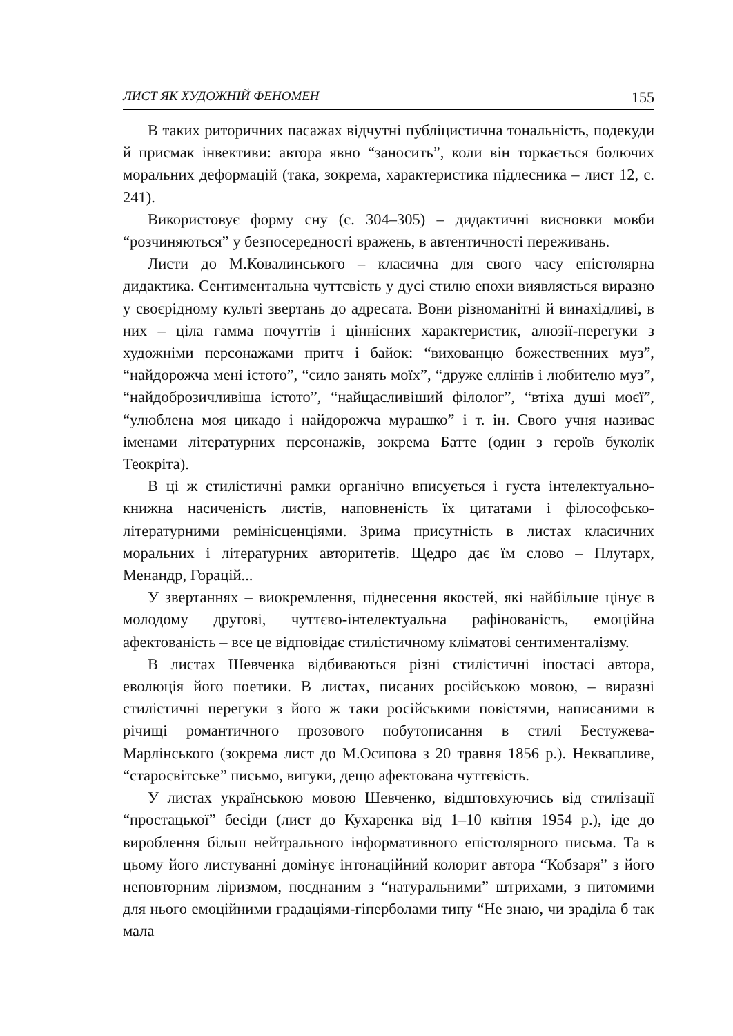ЛИСТ ЯК ХУДОЖНІЙ ФЕНОМЕН 155
В таких риторичних пасажах відчутні публіцистична тональність, подекуди й присмак інвективи: автора явно “заносить”, коли він торкається болючих моральних деформацій (така, зокрема, характеристика підлесника – лист 12, с. 241).
Використовує форму сну (с. 304–305) – дидактичні висновки мовби “розчиняються” у безпосередності вражень, в автентичності переживань.
Листи до М.Ковалинського – класична для свого часу епістолярна дидактика. Сентиментальна чуттєвість у дусі стилю епохи виявляється виразно у своєрідному культі звертань до адресата. Вони різноманітні й винахідливі, в них – ціла гамма почуттів і ціннісних характеристик, алюзії-перегуки з художніми персонажами притч і байок: “вихованцю божественних муз”, “найдорожча мені істото”, “сило занять моїх”, “друже еллінів і любителю муз”, “найдоброзичливіша істото”, “найщасливіший філолог”, “втіха душі моєї”, “улюблена моя цикадо і найдорожча мурашко” і т. ін. Свого учня називає іменами літературних персонажів, зокрема Батте (один з героїв буколік Теокріта).
В ці ж стилістичні рамки органічно вписується і густа інтелектуально-книжна насиченість листів, наповненість їх цитатами і філософсько-літературними ремінісценціями. Зрима присутність в листах класичних моральних і літературних авторитетів. Щедро дає їм слово – Плутарх, Менандр, Горацій...
У звертаннях – виокремлення, піднесення якостей, які найбільше цінує в молодому другові, чуттєво-інтелектуальна рафінованість, емоційна афектованість – все це відповідає стилістичному кліматові сентименталізму.
В листах Шевченка відбиваються різні стилістичні іпостасі автора, еволюція його поетики. В листах, писаних російською мовою, – виразні стилістичні перегуки з його ж таки російськими повістями, написаними в річищі романтичного прозового побутописання в стилі Бестужева-Марлінського (зокрема лист до М.Осипова з 20 травня 1856 р.). Неквапливе, “старосвітське” письмо, вигуки, дещо афектована чуттєвість.
У листах українською мовою Шевченко, відштовхуючись від стилізації “простацької” бесіди (лист до Кухаренка від 1–10 квітня 1954 р.), іде до вироблення більш нейтрального інформативного епістолярного письма. Та в цьому його листуванні домінує інтонаційний колорит автора “Кобзаря” з його неповторним ліризмом, поєднаним з “натуральними” штрихами, з питомими для нього емоційними градаціями-гіперболами типу “Не знаю, чи зраділа б так мала